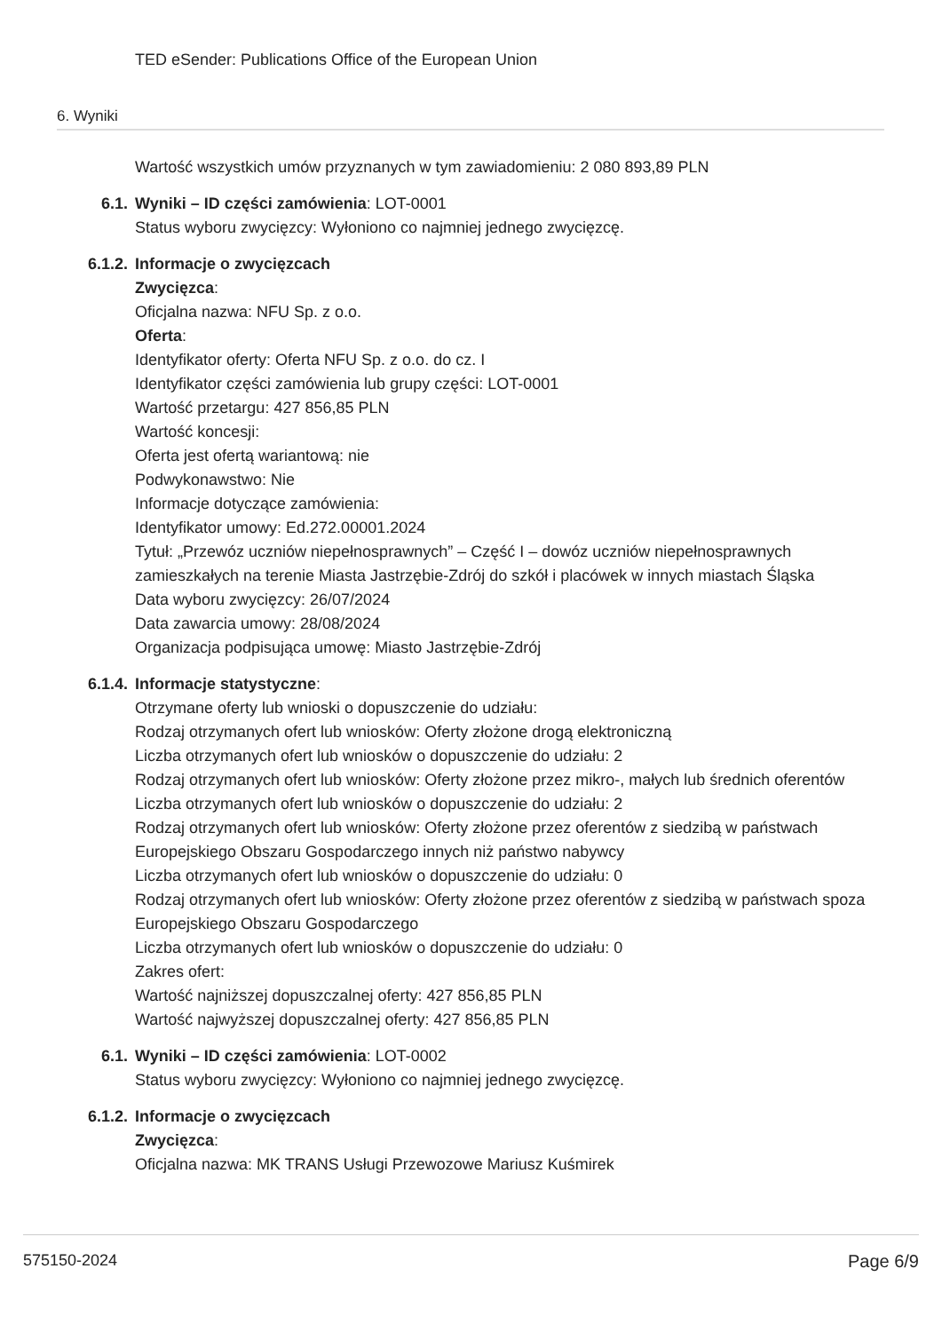TED eSender: Publications Office of the European Union
6. Wyniki
Wartość wszystkich umów przyznanych w tym zawiadomieniu: 2 080 893,89 PLN
6.1. Wyniki – ID części zamówienia: LOT-0001
Status wyboru zwycięzcy: Wyłoniono co najmniej jednego zwycięzcę.
6.1.2. Informacje o zwycięzcach
Zwycięzca:
Oficjalna nazwa: NFU Sp. z o.o.
Oferta:
Identyfikator oferty: Oferta NFU Sp. z o.o. do cz. I
Identyfikator części zamówienia lub grupy części: LOT-0001
Wartość przetargu: 427 856,85 PLN
Wartość koncesji:
Oferta jest ofertą wariantową: nie
Podwykonawstwo: Nie
Informacje dotyczące zamówienia:
Identyfikator umowy: Ed.272.00001.2024
Tytuł: „Przewóz uczniów niepełnosprawnych” – Część I – dowóz uczniów niepełnosprawnych zamieszkałych na terenie Miasta Jastrzębie-Zdrój do szkół i placówek w innych miastach Śląska
Data wyboru zwycięzcy: 26/07/2024
Data zawarcia umowy: 28/08/2024
Organizacja podpisująca umowę: Miasto Jastrzębie-Zdrój
6.1.4. Informacje statystyczne:
Otrzymane oferty lub wnioski o dopuszczenie do udziału:
Rodzaj otrzymanych ofert lub wniosków: Oferty złożone drogą elektroniczną
Liczba otrzymanych ofert lub wniosków o dopuszczenie do udziału: 2
Rodzaj otrzymanych ofert lub wniosków: Oferty złożone przez mikro-, małych lub średnich oferentów
Liczba otrzymanych ofert lub wniosków o dopuszczenie do udziału: 2
Rodzaj otrzymanych ofert lub wniosków: Oferty złożone przez oferentów z siedzibą w państwach Europejskiego Obszaru Gospodarczego innych niż państwo nabywcy
Liczba otrzymanych ofert lub wniosków o dopuszczenie do udziału: 0
Rodzaj otrzymanych ofert lub wniosków: Oferty złożone przez oferentów z siedzibą w państwach spoza Europejskiego Obszaru Gospodarczego
Liczba otrzymanych ofert lub wniosków o dopuszczenie do udziału: 0
Zakres ofert:
Wartość najniższej dopuszczalnej oferty: 427 856,85 PLN
Wartość najwyższej dopuszczalnej oferty: 427 856,85 PLN
6.1. Wyniki – ID części zamówienia: LOT-0002
Status wyboru zwycięzcy: Wyłoniono co najmniej jednego zwycięzcę.
6.1.2. Informacje o zwycięzcach
Zwycięzca:
Oficjalna nazwa: MK TRANS Usługi Przewozowe Mariusz Kuśmirek
575150-2024 Page 6/9